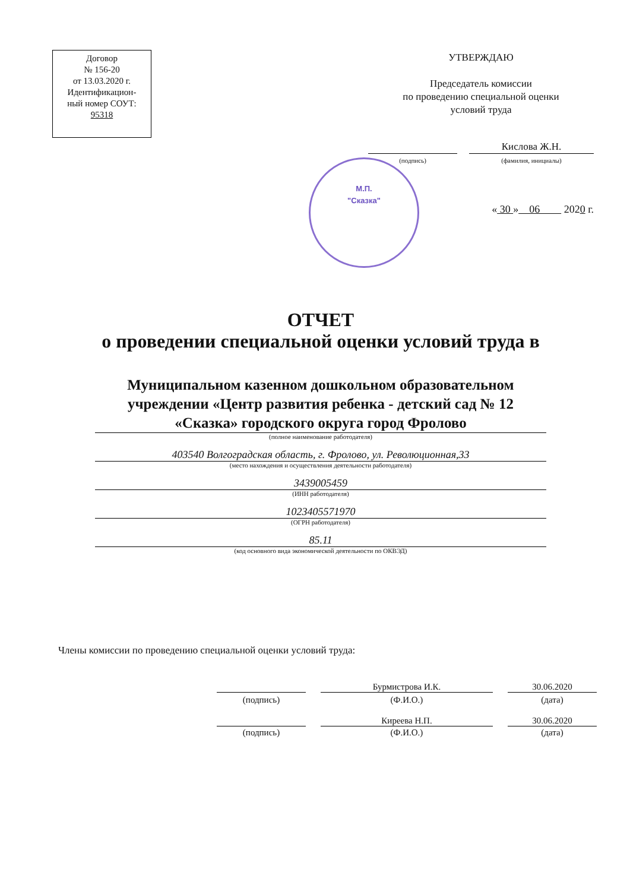Договор
№ 156-20
от 13.03.2020 г.
Идентификацион-
ный номер СОУТ:
95318
УТВЕРЖДАЮ
Председатель комиссии
по проведению специальной оценки
условий труда
Кислова Ж.Н.
(подпись) (фамилия, инициалы)
« 30 » 06 2020 г.
М.П.
"Сказка"
ОТЧЕТ
о проведении специальной оценки условий труда в
Муниципальном казенном дошкольном образовательном учреждении «Центр развития ребенка - детский сад № 12 «Сказка» городского округа город Фролово
(полное наименование работодателя)
403540 Волгоградская область, г. Фролово, ул. Революционная,33
(место нахождения и осуществления деятельности работодателя)
3439005459
(ИНН работодателя)
1023405571970
(ОГРН работодателя)
85.11
(код основного вида экономической деятельности по ОКВЭД)
Члены комиссии по проведению специальной оценки условий труда:
Бурмистрова И.К. 30.06.2020
(подпись) (Ф.И.О.) (дата)
Киреева Н.П. 30.06.2020
(подпись) (Ф.И.О.) (дата)